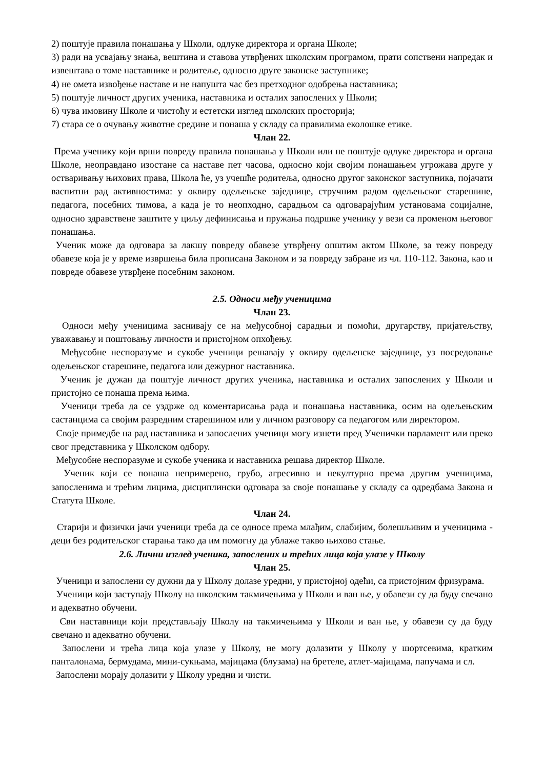2) поштује правила понашања у Школи, одлуке директора и органа Школе;
3) ради на усвајању знања, вештина и ставова утврђених школским програмом, прати сопствени напредак и извештава о томе наставнике и родитеље, односно друге законске заступнике;
4) не омета извођење наставе и не напушта час без претходног одобрења наставника;
5) поштује личност других ученика, наставника и осталих запослених у Школи;
6) чува имовину Школе и чистоћу и естетски изглед школских просторија;
7) стара се о очувању животне средине и понаша у складу са правилима еколошке етике.
Члан 22.
Према ученику који врши повреду правила понашања у Школи или не поштује одлуке директора и органа Школе, неоправдано изостане са наставе пет часова, односно који својим понашањем угрожава друге у остваривању њихових права, Школа ће, уз учешће родитеља, односно другог законског заступника, појачати васпитни рад активностима: у оквиру одељењске заједнице, стручним радом одељењског старешине, педагога, посебних тимова, а када је то неопходно, сарадњом са одговарајућим установама социјалне, односно здравствене заштите у циљу дефинисања и пружања подршке ученику у вези са променом његовог понашања.
Ученик може да одговара за лакшу повреду обавезе утврђену општим актом Школе, за тежу повреду обавезе која је у време извршења била прописана Законом и за повреду забране из чл. 110-112. Закона, као и повреде обавезе утврђене посебним законом.
2.5. Односи међу ученицима
Члан 23.
Односи међу ученицима заснивају се на међусобној сарадњи и помоћи, другарству, пријатељству, уважавању и поштовању личности и пристојном опхођењу.
Међусобне неспоразуме и сукобе ученици решавају у оквиру одељенске заједнице, уз посредовање одељењског старешине, педагога или дежурног наставника.
Ученик је дужан да поштује личност других ученика, наставника и осталих запослених у Школи и пристојно се понаша према њима.
Ученици треба да се уздрже од коментарисања рада и понашања наставника, осим на одељењским састанцима са својим разредним старешином или у личном разговору са педагогом или директором.
Своје примедбе на рад наставника и запослених ученици могу изнети пред Ученички парламент или преко свог представника у Школском одбору.
Међусобне неспоразуме и сукобе ученика и наставника решава директор Школе.
Ученик који се понаша непримерено, грубо, агресивно и некултурно према другим ученицима, запосленима и трећим лицима, дисциплински одговара за своје понашање у складу са одредбама Закона и Статута Школе.
Члан 24.
Старији и физички јачи ученици треба да се односе према млађим, слабијим, болешљивим и ученицима - деци без родитељског старања тако да им помогну да ублаже такво њихово стање.
2.6. Лични изглед ученика, запослених и трећих лица која улазе у Школу
Члан 25.
Ученици и запослени су дужни да у Школу долазе уредни, у пристојној одећи, са пристојним фризурама.
Ученици који заступају Школу на школским такмичењима у Школи и ван ње, у обавези су да буду свечано и адекватно обучени.
Сви наставници који представљају Школу на такмичењима у Школи и ван ње, у обавези су да буду свечано и адекватно обучени.
Запослени и трећа лица која улазе у Школу, не могу долазити у Школу у шортсевима, кратким панталонама, бермудама, мини-сукњама, мајицама (блузама) на бретеле, атлет-мајицама, папучама и сл.
Запослени морају долазити у Школу уредни и чисти.